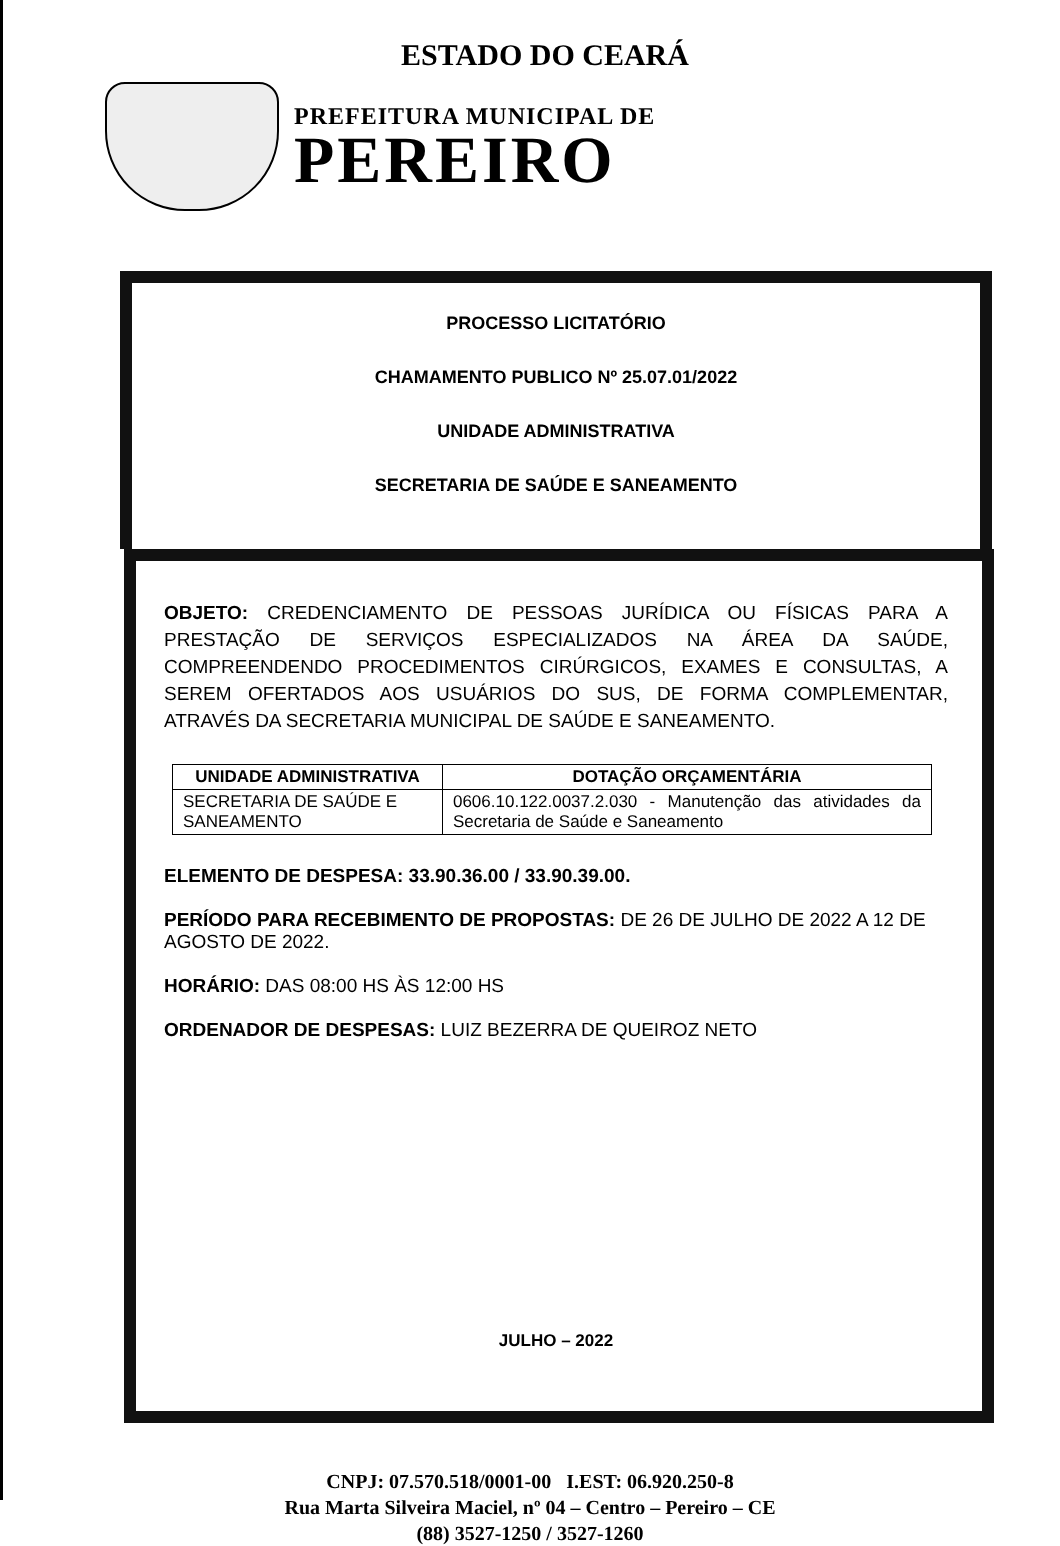ESTADO DO CEARÁ
PREFEITURA MUNICIPAL DE
PEREIRO
PROCESSO LICITATÓRIO
CHAMAMENTO PUBLICO Nº 25.07.01/2022
UNIDADE ADMINISTRATIVA
SECRETARIA DE SAÚDE E SANEAMENTO
OBJETO: CREDENCIAMENTO DE PESSOAS JURÍDICA OU FÍSICAS PARA A PRESTAÇÃO DE SERVIÇOS ESPECIALIZADOS NA ÁREA DA SAÚDE, COMPREENDENDO PROCEDIMENTOS CIRÚRGICOS, EXAMES E CONSULTAS, A SEREM OFERTADOS AOS USUÁRIOS DO SUS, DE FORMA COMPLEMENTAR, ATRAVÉS DA SECRETARIA MUNICIPAL DE SAÚDE E SANEAMENTO.
| UNIDADE ADMINISTRATIVA | DOTAÇÃO ORÇAMENTÁRIA |
| --- | --- |
| SECRETARIA DE SAÚDE E SANEAMENTO | 0606.10.122.0037.2.030 - Manutenção das atividades da Secretaria de Saúde e Saneamento |
ELEMENTO DE DESPESA: 33.90.36.00 / 33.90.39.00.
PERÍODO PARA RECEBIMENTO DE PROPOSTAS: DE 26 DE JULHO DE 2022 A 12 DE AGOSTO DE 2022.
HORÁRIO: DAS 08:00 HS ÀS 12:00 HS
ORDENADOR DE DESPESAS: LUIZ BEZERRA DE QUEIROZ NETO
JULHO – 2022
CNPJ: 07.570.518/0001-00 I.EST: 06.920.250-8
Rua Marta Silveira Maciel, nº 04 – Centro – Pereiro – CE
(88) 3527-1250 / 3527-1260